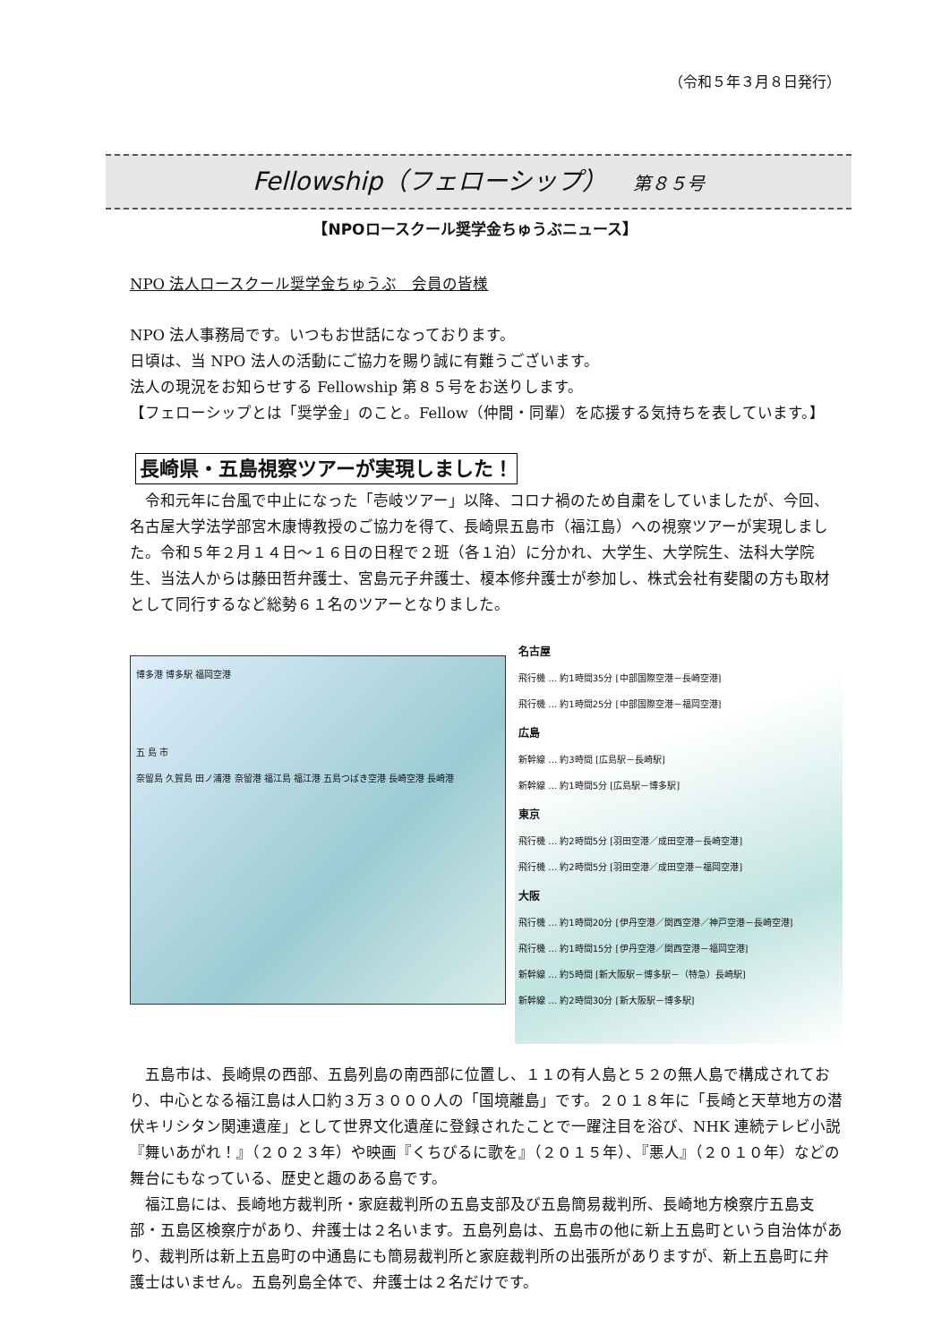（令和５年３月８日発行）
Fellowship（フェローシップ） 第８５号
【NPOロースクール奨学金ちゅうぶニュース】
NPO 法人ロースクール奨学金ちゅうぶ　会員の皆様
NPO 法人事務局です。いつもお世話になっております。
日頃は、当 NPO 法人の活動にご協力を賜り誠に有難うございます。
法人の現況をお知らせする Fellowship 第８５号をお送りします。
【フェローシップとは「奨学金」のこと。Fellow（仲間・同輩）を応援する気持ちを表しています。】
長崎県・五島視察ツアーが実現しました！
　令和元年に台風で中止になった「壱岐ツアー」以降、コロナ禍のため自粛をしていましたが、今回、名古屋大学法学部宮木康博教授のご協力を得て、長崎県五島市（福江島）への視察ツアーが実現しました。令和５年２月１４日～１６日の日程で２班（各１泊）に分かれ、大学生、大学院生、法科大学院生、当法人からは藤田哲弁護士、宮島元子弁護士、榎本修弁護士が参加し、株式会社有斐閣の方も取材として同行するなど総勢６１名のツアーとなりました。
博多港 博多駅 福岡空港
五 島 市
奈留島 久賀島 田ノ浦港 奈留港 福江島 福江港 五島つばき空港 長崎空港 長崎港
名古屋
飛行機 … 約1時間35分 [中部国際空港－長崎空港]
飛行機 … 約1時間25分 [中部国際空港－福岡空港]
広島
新幹線 … 約3時間 [広島駅－長崎駅]
新幹線 … 約1時間5分 [広島駅－博多駅]
東京
飛行機 … 約2時間5分 [羽田空港／成田空港－長崎空港]
飛行機 … 約2時間5分 [羽田空港／成田空港－福岡空港]
大阪
飛行機 … 約1時間20分 [伊丹空港／関西空港／神戸空港－長崎空港]
飛行機 … 約1時間15分 [伊丹空港／関西空港－福岡空港]
新幹線 … 約5時間 [新大阪駅－博多駅－（特急）長崎駅]
新幹線 … 約2時間30分 [新大阪駅－博多駅]
　五島市は、長崎県の西部、五島列島の南西部に位置し、１１の有人島と５２の無人島で構成されており、中心となる福江島は人口約３万３０００人の「国境離島」です。２０１８年に「長崎と天草地方の潜伏キリシタン関連遺産」として世界文化遺産に登録されたことで一躍注目を浴び、NHK 連続テレビ小説『舞いあがれ！』（２０２３年）や映画『くちびるに歌を』（２０１５年）、『悪人』（２０１０年）などの舞台にもなっている、歴史と趣のある島です。
　福江島には、長崎地方裁判所・家庭裁判所の五島支部及び五島簡易裁判所、長崎地方検察庁五島支部・五島区検察庁があり、弁護士は２名います。五島列島は、五島市の他に新上五島町という自治体があり、裁判所は新上五島町の中通島にも簡易裁判所と家庭裁判所の出張所がありますが、新上五島町に弁護士はいません。五島列島全体で、弁護士は２名だけです。